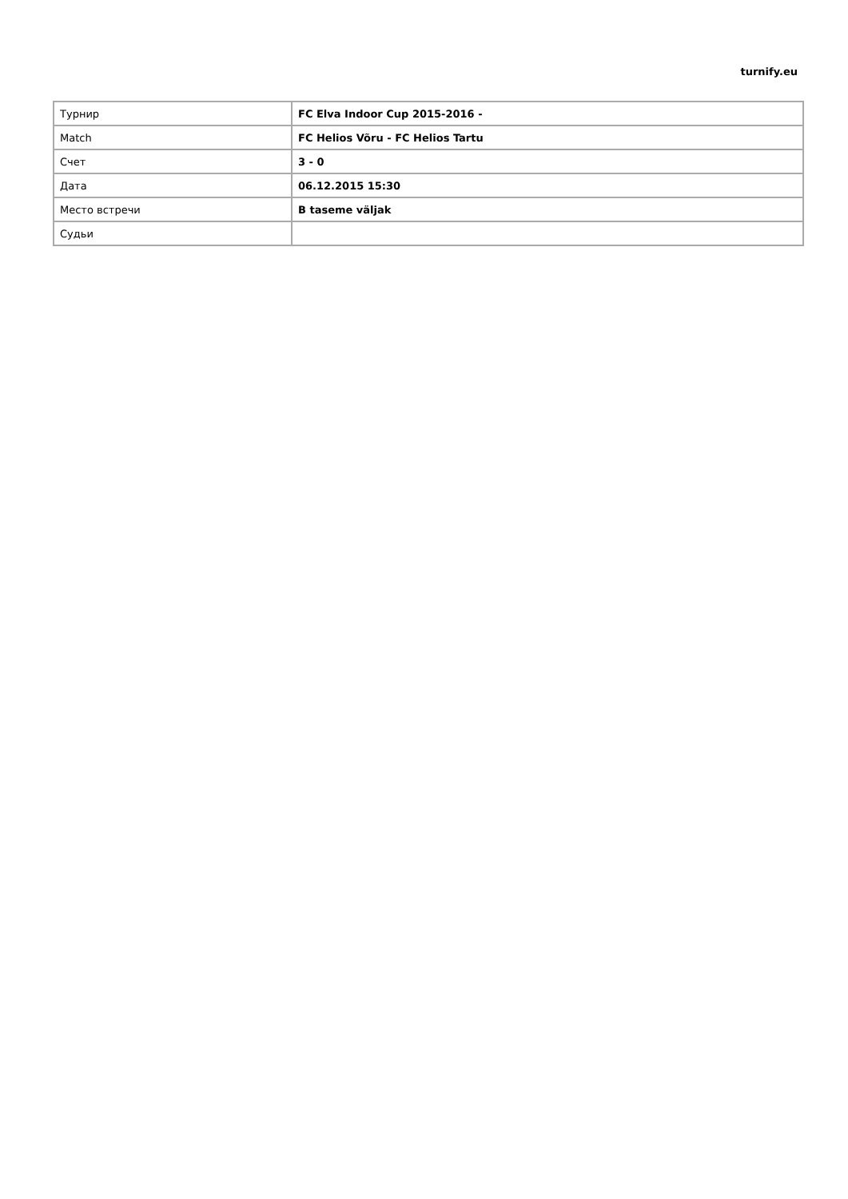turnify.eu
| Турнир | FC Elva Indoor Cup 2015-2016 - |
| Match | FC Helios Võru - FC Helios Tartu |
| Счет | 3 - 0 |
| Дата | 06.12.2015 15:30 |
| Место встречи | B taseme väljak |
| Судьи | |